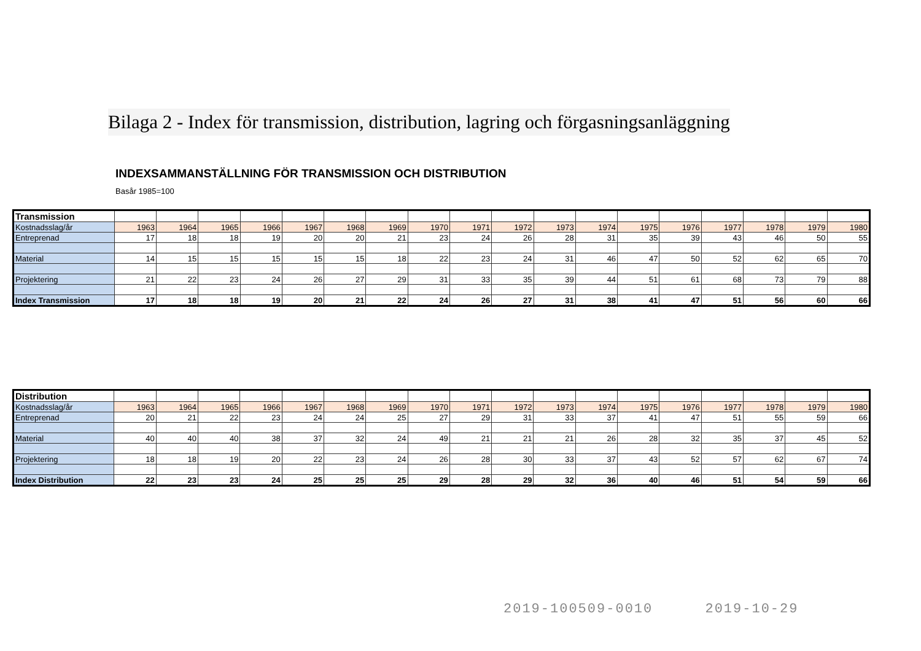Bilaga 2 - Index för transmission, distribution, lagring och förgasningsanläggning
INDEXSAMMANSTÄLLNING FÖR TRANSMISSION OCH DISTRIBUTION
Basår 1985=100
| Transmission | | | | | | | | | | | | | | | | | | |
| Kostnadsslag/år | 1963 | 1964 | 1965 | 1966 | 1967 | 1968 | 1969 | 1970 | 1971 | 1972 | 1973 | 1974 | 1975 | 1976 | 1977 | 1978 | 1979 | 1980 |
| Entreprenad | 17 | 18 | 18 | 19 | 20 | 20 | 21 | 23 | 24 | 26 | 28 | 31 | 35 | 39 | 43 | 46 | 50 | 55 |
| Material | 14 | 15 | 15 | 15 | 15 | 15 | 18 | 22 | 23 | 24 | 31 | 46 | 47 | 50 | 52 | 62 | 65 | 70 |
| Projektering | 21 | 22 | 23 | 24 | 26 | 27 | 29 | 31 | 33 | 35 | 39 | 44 | 51 | 61 | 68 | 73 | 79 | 88 |
| Index Transmission | 17 | 18 | 18 | 19 | 20 | 21 | 22 | 24 | 26 | 27 | 31 | 38 | 41 | 47 | 51 | 56 | 60 | 66 |
| Distribution | | | | | | | | | | | | | | | | | | |
| Kostnadsslag/år | 1963 | 1964 | 1965 | 1966 | 1967 | 1968 | 1969 | 1970 | 1971 | 1972 | 1973 | 1974 | 1975 | 1976 | 1977 | 1978 | 1979 | 1980 |
| Entreprenad | 20 | 21 | 22 | 23 | 24 | 24 | 25 | 27 | 29 | 31 | 33 | 37 | 41 | 47 | 51 | 55 | 59 | 66 |
| Material | 40 | 40 | 40 | 38 | 37 | 32 | 24 | 49 | 21 | 21 | 21 | 26 | 28 | 32 | 35 | 37 | 45 | 52 |
| Projektering | 18 | 18 | 19 | 20 | 22 | 23 | 24 | 26 | 28 | 30 | 33 | 37 | 43 | 52 | 57 | 62 | 67 | 74 |
| Index Distribution | 22 | 23 | 23 | 24 | 25 | 25 | 25 | 29 | 28 | 29 | 32 | 36 | 40 | 46 | 51 | 54 | 59 | 66 |
2019-100509-0010 2019-10-29